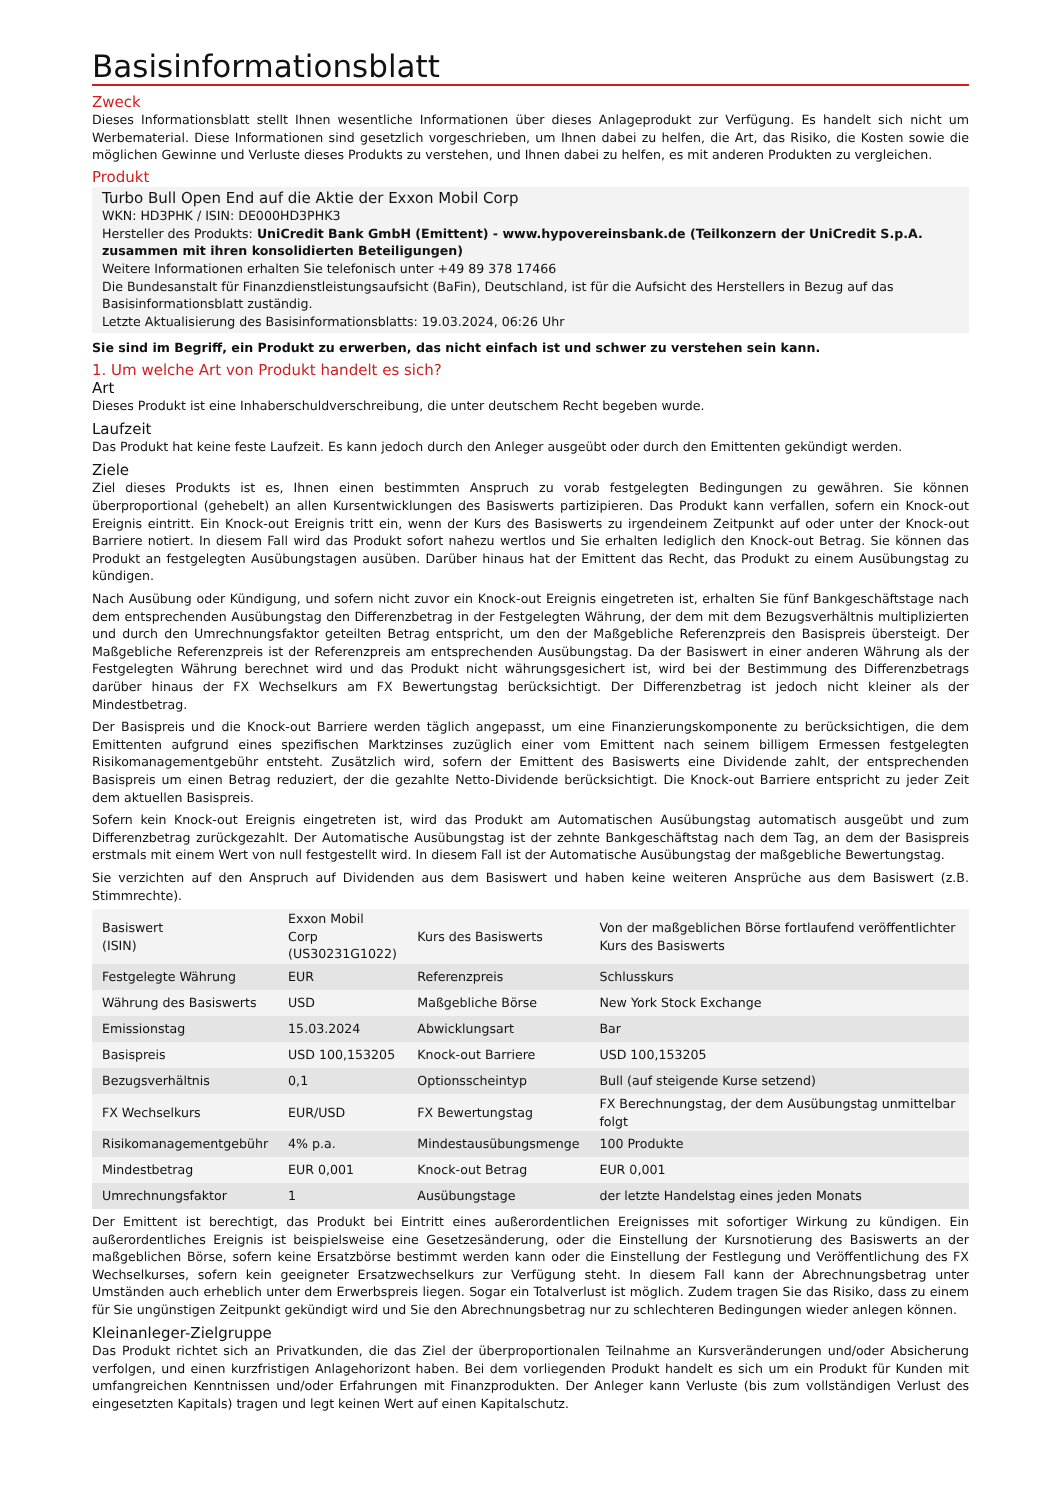Basisinformationsblatt
Zweck
Dieses Informationsblatt stellt Ihnen wesentliche Informationen über dieses Anlageprodukt zur Verfügung. Es handelt sich nicht um Werbematerial. Diese Informationen sind gesetzlich vorgeschrieben, um Ihnen dabei zu helfen, die Art, das Risiko, die Kosten sowie die möglichen Gewinne und Verluste dieses Produkts zu verstehen, und Ihnen dabei zu helfen, es mit anderen Produkten zu vergleichen.
Produkt
Turbo Bull Open End auf die Aktie der Exxon Mobil Corp
WKN: HD3PHK / ISIN: DE000HD3PHK3
Hersteller des Produkts: UniCredit Bank GmbH (Emittent) - www.hypovereinsbank.de (Teilkonzern der UniCredit S.p.A. zusammen mit ihren konsolidierten Beteiligungen)
Weitere Informationen erhalten Sie telefonisch unter +49 89 378 17466
Die Bundesanstalt für Finanzdienstleistungsaufsicht (BaFin), Deutschland, ist für die Aufsicht des Herstellers in Bezug auf das Basisinformationsblatt zuständig.
Letzte Aktualisierung des Basisinformationsblatts: 19.03.2024, 06:26 Uhr
Sie sind im Begriff, ein Produkt zu erwerben, das nicht einfach ist und schwer zu verstehen sein kann.
1. Um welche Art von Produkt handelt es sich?
Art
Dieses Produkt ist eine Inhaberschuldverschreibung, die unter deutschem Recht begeben wurde.
Laufzeit
Das Produkt hat keine feste Laufzeit. Es kann jedoch durch den Anleger ausgeübt oder durch den Emittenten gekündigt werden.
Ziele
Ziel dieses Produkts ist es, Ihnen einen bestimmten Anspruch zu vorab festgelegten Bedingungen zu gewähren. Sie können überproportional (gehebelt) an allen Kursentwicklungen des Basiswerts partizipieren. Das Produkt kann verfallen, sofern ein Knock-out Ereignis eintritt. Ein Knock-out Ereignis tritt ein, wenn der Kurs des Basiswerts zu irgendeinem Zeitpunkt auf oder unter der Knock-out Barriere notiert. In diesem Fall wird das Produkt sofort nahezu wertlos und Sie erhalten lediglich den Knock-out Betrag. Sie können das Produkt an festgelegten Ausübungstagen ausüben. Darüber hinaus hat der Emittent das Recht, das Produkt zu einem Ausübungstag zu kündigen.
Nach Ausübung oder Kündigung, und sofern nicht zuvor ein Knock-out Ereignis eingetreten ist, erhalten Sie fünf Bankgeschäftstage nach dem entsprechenden Ausübungstag den Differenzbetrag in der Festgelegten Währung, der dem mit dem Bezugsverhältnis multiplizierten und durch den Umrechnungsfaktor geteilten Betrag entspricht, um den der Maßgebliche Referenzpreis den Basispreis übersteigt. Der Maßgebliche Referenzpreis ist der Referenzpreis am entsprechenden Ausübungstag. Da der Basiswert in einer anderen Währung als der Festgelegten Währung berechnet wird und das Produkt nicht währungsgesichert ist, wird bei der Bestimmung des Differenzbetrags darüber hinaus der FX Wechselkurs am FX Bewertungstag berücksichtigt. Der Differenzbetrag ist jedoch nicht kleiner als der Mindestbetrag.
Der Basispreis und die Knock-out Barriere werden täglich angepasst, um eine Finanzierungskomponente zu berücksichtigen, die dem Emittenten aufgrund eines spezifischen Marktzinses zuzüglich einer vom Emittent nach seinem billigem Ermessen festgelegten Risikomanagementgebühr entsteht. Zusätzlich wird, sofern der Emittent des Basiswerts eine Dividende zahlt, der entsprechenden Basispreis um einen Betrag reduziert, der die gezahlte Netto-Dividende berücksichtigt. Die Knock-out Barriere entspricht zu jeder Zeit dem aktuellen Basispreis.
Sofern kein Knock-out Ereignis eingetreten ist, wird das Produkt am Automatischen Ausübungstag automatisch ausgeübt und zum Differenzbetrag zurückgezahlt. Der Automatische Ausübungstag ist der zehnte Bankgeschäftstag nach dem Tag, an dem der Basispreis erstmals mit einem Wert von null festgestellt wird. In diesem Fall ist der Automatische Ausübungstag der maßgebliche Bewertungstag.
Sie verzichten auf den Anspruch auf Dividenden aus dem Basiswert und haben keine weiteren Ansprüche aus dem Basiswert (z.B. Stimmrechte).
| Basiswert (ISIN) | Exxon Mobil Corp (US30231G1022) | Kurs des Basiswerts | Von der maßgeblichen Börse fortlaufend veröffentlichter Kurs des Basiswerts |
| Festgelegte Währung | EUR | Referenzpreis | Schlusskurs |
| Währung des Basiswerts | USD | Maßgebliche Börse | New York Stock Exchange |
| Emissionstag | 15.03.2024 | Abwicklungsart | Bar |
| Basispreis | USD 100,153205 | Knock-out Barriere | USD 100,153205 |
| Bezugsverhältnis | 0,1 | Optionsscheintyp | Bull (auf steigende Kurse setzend) |
| FX Wechselkurs | EUR/USD | FX Bewertungstag | FX Berechnungstag, der dem Ausübungstag unmittelbar folgt |
| Risikomanagementgebühr | 4% p.a. | Mindestausübungsmenge | 100 Produkte |
| Mindestbetrag | EUR 0,001 | Knock-out Betrag | EUR 0,001 |
| Umrechnungsfaktor | 1 | Ausübungstage | der letzte Handelstag eines jeden Monats |
Der Emittent ist berechtigt, das Produkt bei Eintritt eines außerordentlichen Ereignisses mit sofortiger Wirkung zu kündigen. Ein außerordentliches Ereignis ist beispielsweise eine Gesetzesänderung, oder die Einstellung der Kursnotierung des Basiswerts an der maßgeblichen Börse, sofern keine Ersatzbörse bestimmt werden kann oder die Einstellung der Festlegung und Veröffentlichung des FX Wechselkurses, sofern kein geeigneter Ersatzwechselkurs zur Verfügung steht. In diesem Fall kann der Abrechnungsbetrag unter Umständen auch erheblich unter dem Erwerbspreis liegen. Sogar ein Totalverlust ist möglich. Zudem tragen Sie das Risiko, dass zu einem für Sie ungünstigen Zeitpunkt gekündigt wird und Sie den Abrechnungsbetrag nur zu schlechteren Bedingungen wieder anlegen können.
Kleinanleger-Zielgruppe
Das Produkt richtet sich an Privatkunden, die das Ziel der überproportionalen Teilnahme an Kursveränderungen und/oder Absicherung verfolgen, und einen kurzfristigen Anlagehorizont haben. Bei dem vorliegenden Produkt handelt es sich um ein Produkt für Kunden mit umfangreichen Kenntnissen und/oder Erfahrungen mit Finanzprodukten. Der Anleger kann Verluste (bis zum vollständigen Verlust des eingesetzten Kapitals) tragen und legt keinen Wert auf einen Kapitalschutz.